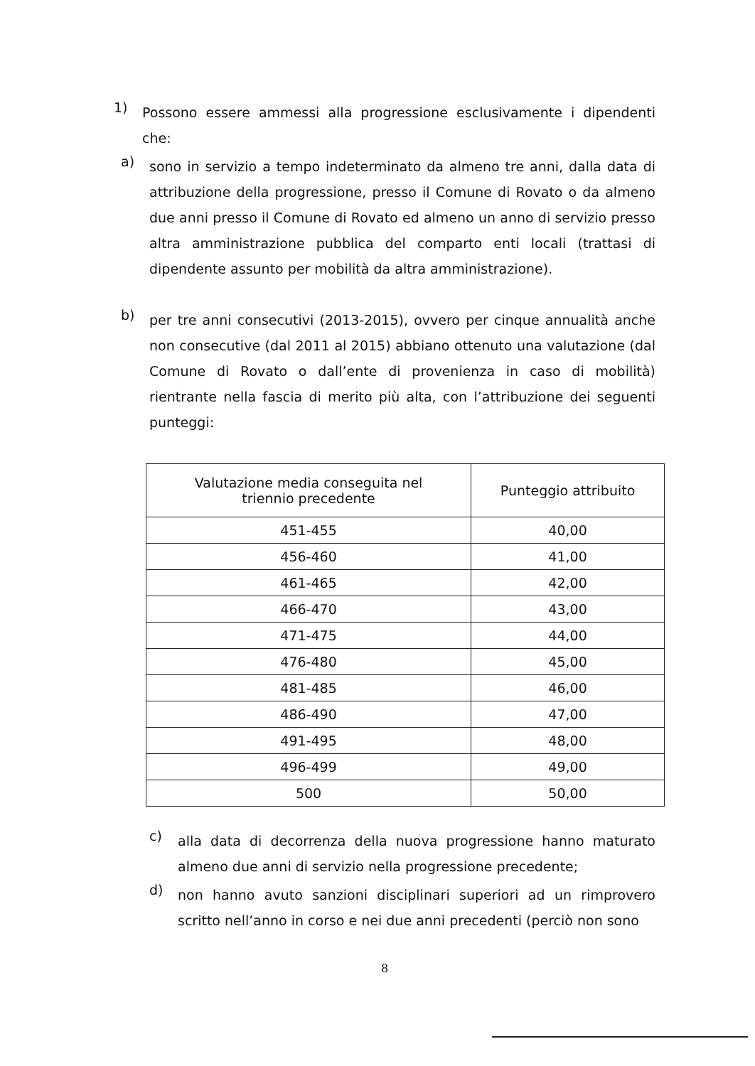1)
Possono essere ammessi alla progressione esclusivamente i dipendenti che:
a)
sono in servizio a tempo indeterminato da almeno tre anni, dalla data di attribuzione della progressione, presso il Comune di Rovato o da almeno due anni presso il Comune di Rovato ed almeno un anno di servizio presso altra amministrazione pubblica del comparto enti locali (trattasi di dipendente assunto per mobilità da altra amministrazione).
b)
per tre anni consecutivi (2013-2015), ovvero per cinque annualità anche non consecutive (dal 2011 al 2015) abbiano ottenuto una valutazione (dal Comune di Rovato o dall’ente di provenienza in caso di mobilità) rientrante nella fascia di merito più alta, con l’attribuzione dei seguenti punteggi:
| Valutazione media conseguita nel triennio precedente | Punteggio attribuito |
| 451-455 | 40,00 |
| 456-460 | 41,00 |
| 461-465 | 42,00 |
| 466-470 | 43,00 |
| 471-475 | 44,00 |
| 476-480 | 45,00 |
| 481-485 | 46,00 |
| 486-490 | 47,00 |
| 491-495 | 48,00 |
| 496-499 | 49,00 |
| 500 | 50,00 |
c)
alla data di decorrenza della nuova progressione hanno maturato almeno due anni di servizio nella progressione precedente;
d)
non hanno avuto sanzioni disciplinari superiori ad un rimprovero scritto nell’anno in corso e nei due anni precedenti (perciò non sono
8